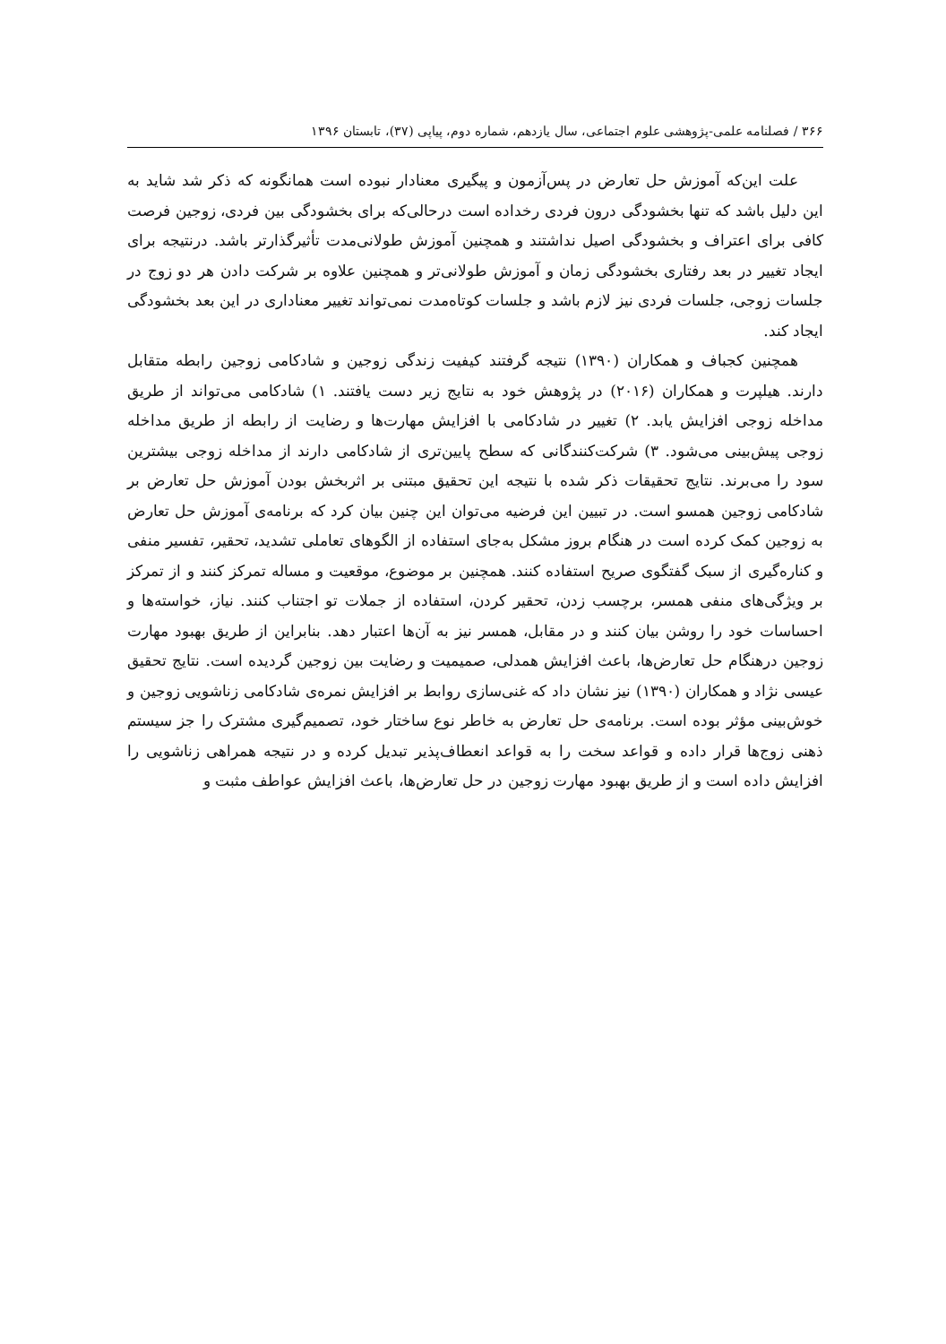۳۶۶ / فصلنامه علمی-پژوهشی علوم اجتماعی، سال یازدهم، شماره دوم، پیاپی (۳۷)، تابستان ۱۳۹۶
علت این‌که آموزش حل تعارض در پس‌آزمون و پیگیری معنادار نبوده است همانگونه که ذکر شد شاید به این دلیل باشد که تنها بخشودگی درون فردی رخداده است درحالی‌که برای بخشودگی بین فردی، زوجین فرصت کافی برای اعتراف و بخشودگی اصیل نداشتند و همچنین آموزش طولانی‌مدت تأثیرگذارتر باشد. درنتیجه برای ایجاد تغییر در بعد رفتاری بخشودگی زمان و آموزش طولانی‌تر و همچنین علاوه بر شرکت دادن هر دو زوج در جلسات زوجی، جلسات فردی نیز لازم باشد و جلسات کوتاه‌مدت نمی‌تواند تغییر معناداری در این بعد بخشودگی ایجاد کند.
همچنین کجباف و همکاران (۱۳۹۰) نتیجه گرفتند کیفیت زندگی زوجین و شادکامی زوجین رابطه متقابل دارند. هیلپرت و همکاران (۲۰۱۶) در پژوهش خود به نتایج زیر دست یافتند. ۱) شادکامی می‌تواند از طریق مداخله زوجی افزایش یابد. ۲) تغییر در شادکامی با افزایش مهارت‌ها و رضایت از رابطه از طریق مداخله زوجی پیش‌بینی می‌شود. ۳) شرکت‌کنندگانی که سطح پایین‌تری از شادکامی دارند از مداخله زوجی بیشترین سود را می‌برند. نتایج تحقیقات ذکر شده با نتیجه این تحقیق مبتنی بر اثربخش بودن آموزش حل تعارض بر شادکامی زوجین همسو است. در تبیین این فرضیه می‌توان این چنین بیان کرد که برنامه‌ی آموزش حل تعارض به زوجین کمک کرده است در هنگام بروز مشکل به‌جای استفاده از الگوهای تعاملی تشدید، تحقیر، تفسیر منفی و کناره‌گیری از سبک گفتگوی صریح استفاده کنند. همچنین بر موضوع، موقعیت و مساله تمرکز کنند و از تمرکز بر ویژگی‌های منفی همسر، برچسب زدن، تحقیر کردن، استفاده از جملات تو اجتناب کنند. نیاز، خواسته‌ها و احساسات خود را روشن بیان کنند و در مقابل، همسر نیز به آن‌ها اعتبار دهد. بنابراین از طریق بهبود مهارت زوجین درهنگام حل تعارض‌ها، باعث افزایش همدلی، صمیمیت و رضایت بین زوجین گردیده است. نتایج تحقیق عیسی نژاد و همکاران (۱۳۹۰) نیز نشان داد که غنی‌سازی روابط بر افزایش نمره‌ی شادکامی زناشویی زوجین و خوش‌بینی مؤثر بوده است. برنامه‌ی حل تعارض به خاطر نوع ساختار خود، تصمیم‌گیری مشترک را جز سیستم ذهنی زوج‌ها قرار داده و قواعد سخت را به قواعد انعطاف‌پذیر تبدیل کرده و در نتیجه همراهی زناشویی را افزایش داده است و از طریق بهبود مهارت زوجین در حل تعارض‌ها، باعث افزایش عواطف مثبت و